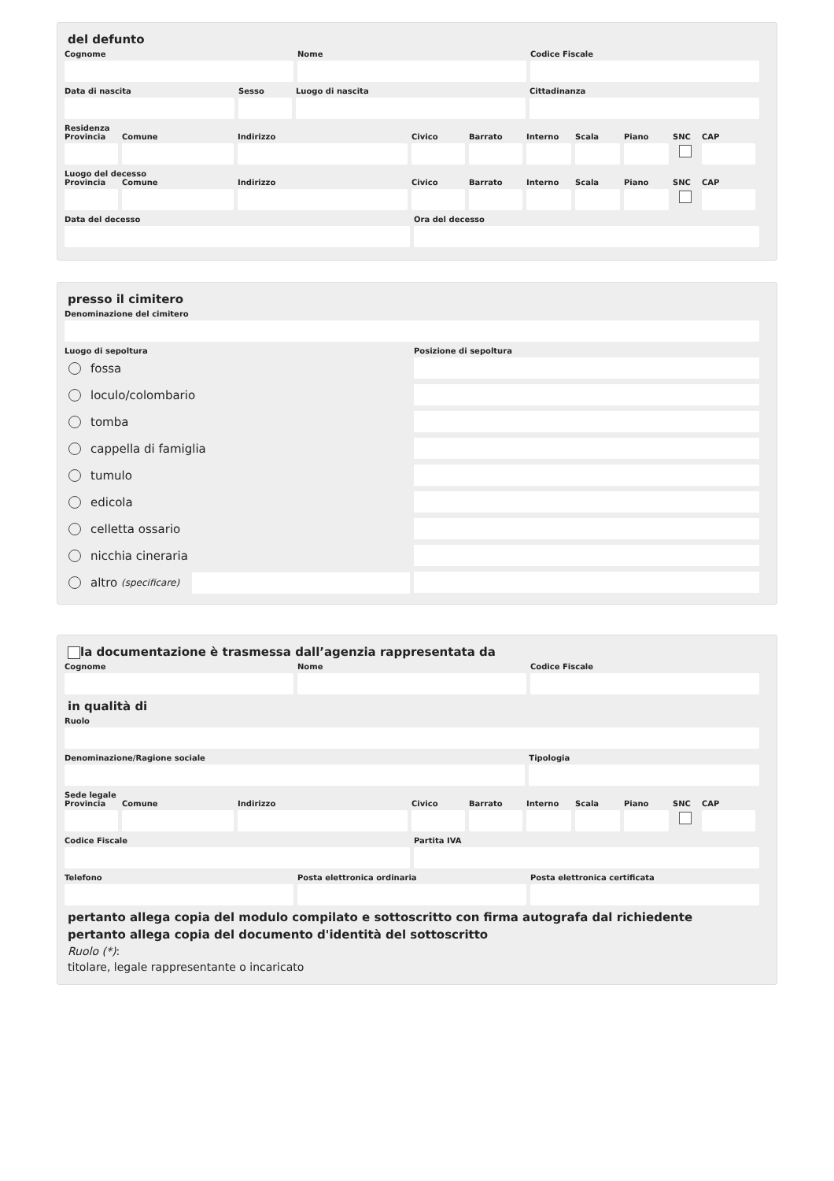del defunto
Cognome Nome Codice Fiscale
Data di nascita Sesso Luogo di nascita Cittadinanza
Residenza
Provincia
Comune Indirizzo Civico Barrato Interno
Scala Piano SNC CAP
Luogo del decesso
Provincia
Comune Indirizzo Civico Barrato Interno
Scala Piano SNC CAP
Data del decesso Ora del decesso
presso il cimitero
Denominazione del cimitero
Luogo di sepoltura
fossa
loculo/colombario
tomba
cappella di famiglia
tumulo
edicola
celletta ossario
nicchia cineraria
altro (specificare)
Posizione di sepoltura
la documentazione è trasmessa dall’agenzia rappresentata da
Cognome Nome Codice Fiscale
in qualità di
Ruolo
Denominazione/Ragione sociale Tipologia
Sede legale
Provincia
Comune Indirizzo Civico Barrato Interno
Scala Piano SNC CAP
Codice Fiscale Partita IVA
Telefono Posta elettronica ordinaria Posta elettronica certificata
pertanto allega copia del modulo compilato e sottoscritto con firma autografa dal richiedente
pertanto allega copia del documento d'identità del sottoscritto
Ruolo (*):
titolare, legale rappresentante o incaricato